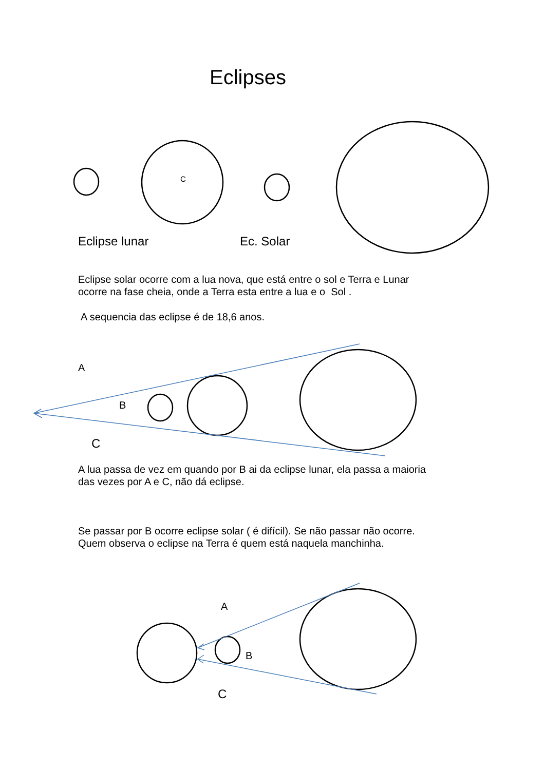C
Eclipses
Eclipse lunar Ec. Solar
Eclipse solar ocorre com a lua nova, que está entre o sol e Terra e Lunar
ocorre na fase cheia, onde a Terra esta entre a lua e o Sol .
A sequencia das eclipse é de 18,6 anos.
A
B
C
A lua passa de vez em quando por B ai da eclipse lunar, ela passa a maioria
das vezes por A e C, não dá eclipse.
Se passar por B ocorre eclipse solar ( é difícil). Se não passar não ocorre.
Quem observa o eclipse na Terra é quem está naquela manchinha.
A
B
C